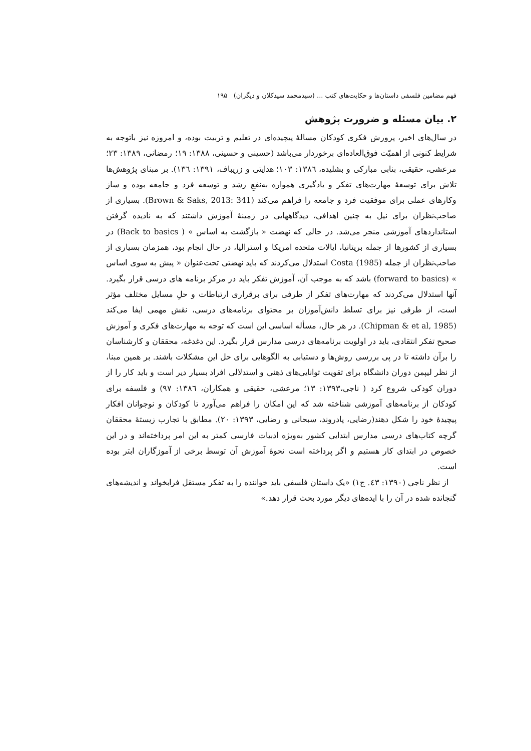فهم مضامین فلسفی داستان‌ها و حکایت‌های کتب ... (سیدمحمد سیدکلان و دیگران) ۱۹۵
۲. بیان مسئله و ضرورت پژوهش
در سال‌های اخیر، پرورش فکری کودکان مسالهٔ پیچیده‌ای در تعلیم و تربیت بوده، و امروزه نیز باتوجه به شرایط کنونی از اهمیّت فوق‌العاده‌ای برخوردار می‌باشد (حسینی و حسینی، ۱۳۸۸: ۱۹؛ رمضانی، ۱۳۸۹: ۲۳؛ مرعشی، حقیقی، بنابی مبارکی و بشلیده، ۱۳۸٦: ۱۰۳؛ هدایتی و زریباف، ۱۳۹۱: ۱۳٦). بر مبنای پژوهش‌ها تلاش برای توسعهٔ مهارت‌های تفکر و یادگیری همواره به‌نفعِ رشد و توسعه فرد و جامعه بوده و ساز وکارهای عملی برای موفقیت فرد و جامعه را فراهم می‌کند (Brown & Saks, 2013: 341). بسیاری از صاحب‌نظران برای نیل به چنین اهدافی، دیدگاههایی در زمینهٔ آموزش داشتند که به نادیده گرفتن استانداردهای آموزشی منجر می‌شد. در حالی که نهضت « بازگشت به اساس » ( Back to basics) در بسیاری از کشورها از جمله بریتانیا، ایالات متحده امریکا و استرالیا، در حال انجام بود، همزمان بسیاری از صاحب‌نظران از جمله Costa (1985) استدلال می‌کردند که باید نهضتی تحت‌عنوان « پیش به سوی اساس » (forward to basics) باشد که به موجب آن، آموزش تفکر باید در مرکز برنامه های درسی قرار بگیرد. آنها استدلال می‌کردند که مهارت‌های تفکر از طرفی برای برقراری ارتباطات و حلِ مسایل مختلف مؤثر است، از طرفی نیز برای تسلط دانش‌آموزان بر محتوای برنامه‌های درسی، نقش مهمی ایفا می‌کند (Chipman & et al, 1985). در هر حال، مسأله اساسی این است که توجه به مهارت‌های فکری و آموزش صحیح تفکر انتقادی، باید در اولویت برنامه‌های درسی مدارس قرار بگیرد. این دغدغه، محققان و کارشناسان را برآن داشته تا در پی بررسی روش‌ها و دستیابی به الگوهایی برای حل این مشکلات باشند. بر همین مبنا، از نظر لیپمن دوران دانشگاه برای تقویت توانایی‌های ذهنی و استدلالی افراد بسیار دیر است و باید کار را از دوران کودکی شروع کرد ( ناجی،۱۳۹۳: ۱۳؛ مرعشی، حقیقی و همکاران، ۱۳۸٦: ۹۷) و فلسفه برای کودکان از برنامه‌های آموزشی شناخته شد که این امکان را فراهم می‌آورد تا کودکان و نوجوانان افکار پیچیدهٔ خود را شکل دهند(رضایی، پادروند، سبحانی و رضایی، ۱۳۹۳: ۲۰). مطابق با تجارب زیستهٔ محققان گرچه کتاب‌های درسی مدارس ابتدایی کشور به‌ویژه ادبیات فارسی کمتر به این امر پرداخته‌اند و در این خصوص در ابتدای کار هستیم و اگر پرداخته است نحوهٔ آموزش آن توسط برخی از آموزگاران ابتر بوده است.
از نظر ناجی (۱۳۹۰: ٤۳. ج۱) «یک داستان فلسفی باید خواننده را به تفکر مستقل فرابخواند و اندیشه‌های گنجانده شده در آن را با ایده‌های دیگر مورد بحث قرار دهد.»